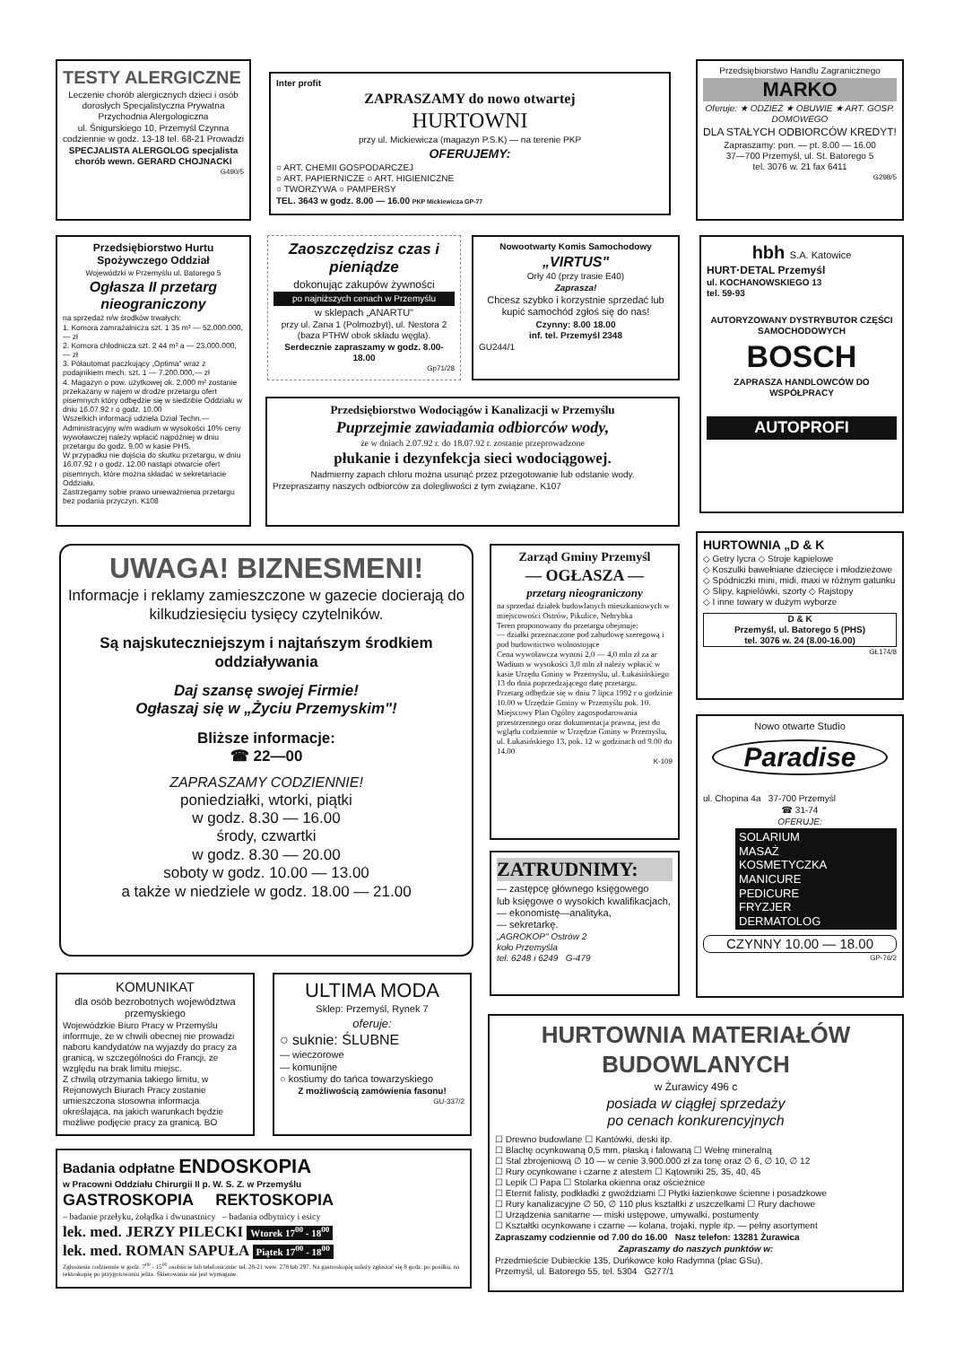TESTY ALERGICZNE
Leczenie chorób alergicznych dzieci i osób dorosłych Specjalistyczna Prywatna Przychodnia Alergologiczna
ul. Śnigurskiego 10, Przemyśl Czynna codziennie w godz. 13-18 tel. 68-21 Prowadzi
SPECJALISTA ALERGOLOG specjalista chorób wewn. GERARD CHOJNACKI
G490/5
Inter profit
ZAPRASZAMY do nowo otwartej
HURTOWNI
przy ul. Mickiewicza (magazyn P.S.K) — na terenie PKP
OFERUJEMY:
○ ART. CHEMII GOSPODARCZEJ
○ ART. PAPIERNICZE ○ ART. HIGIENICZNE
○ TWORZYWA ○ PAMPERSY
TEL. 3643 w godz. 8.00 — 16.00 PKP Mickiewicza GP-77
Przedsiębiorstwo Handlu Zagranicznego
MARKO
Oferuje: ★ ODZIEŻ ★ OBUWIE ★ ART. GOSP. DOMOWEGO
DLA STAŁYCH ODBIORCÓW KREDYT!
Zapraszamy: pon. — pt. 8.00 — 16.00
37—700 Przemyśl, ul. St. Batorego 5
tel. 3076 w. 21 fax 6411
G298/5
Przedsiębiorstwo Hurtu Spożywczego Oddział
Wojewódzki w Przemyślu ul. Batorego 5
Ogłasza II przetarg nieograniczony
na sprzedaż n/w środków trwałych:
1. Komora zamrażalnicza szt. 1 35 m³ — 52.000.000,— zł
2. Komora chłodnicza szt. 2 44 m³ a — 23.000.000,— zł
3. Półautomat paczkujący „Optima" wraz z podajnikiem mech. szt. 1 — 7.200.000,— zł
4. Magazyn o pow. użytkowej ok. 2.000 m² zostanie przekazany w najem w drodze przetargu ofert pisemnych który odbędzie się w siedzibie Oddziału w dniu 16.07.92 r o godz. 10.00
Wszelkich informacji udziela Dział Techn.—Administracyjny w/m wadium w wysokości 10% ceny wywoławczej należy wpłacić najpóźniej w dniu przetargu do godz. 9.00 w kasie PHS.
W przypadku nie dojścia do skutku przetargu, w dniu 16.07.92 r o godz. 12.00 nastąpi otwarcie ofert pisemnych, które można składać w sekretariacie Oddziału.
Zastrzegamy sobie prawo unieważnienia przetargu bez podania przyczyn. K108
Zaoszczędzisz czas i pieniądze
dokonując zakupów żywności
po najniższych cenach w Przemyślu
w sklepach „ANARTU"
przy ul. Zana 1 (Polmozbyt), ul. Nestora 2 (baza PTHW obok składu węgla).
Serdecznie zapraszamy w godz. 8.00-18.00
Gp71/28
Nowootwarty Komis Samochodowy
„VIRTUS"
Orły 40 (przy trasie E40)
Zaprasza!
Chcesz szybko i korzystnie sprzedać lub kupić samochód zgłoś się do nas!
Czynny: 8.00 18.00
inf. tel. Przemyśl 2348
GU244/1
hbh S.A. Katowice
HURT·DETAL Przemyśl
ul. KOCHANOWSKIEGO 13
tel. 59-93
AUTORYZOWANY DYSTRYBUTOR CZĘŚCI SAMOCHODOWYCH
BOSCH
ZAPRASZA HANDLOWCÓW DO WSPÓŁPRACY
AUTOPROFI
Przedsiębiorstwo Wodociągów i Kanalizacji w Przemyślu
Puprzejmie zawiadamia odbiorców wody,
że w dniach 2.07.92 r. do 18.07.92 r. zostanie przeprowadzone
płukanie i dezynfekcja sieci wodociągowej.
Nadmierny zapach chloru można usunąć przez przegotowanie lub odstanie wody.
Przepraszamy naszych odbiorców za dolegliwości z tym związane. K107
UWAGA! BIZNESMENI!
Informacje i reklamy zamieszczone w gazecie docierają do kilkudziesięciu tysięcy czytelników.
Są najskuteczniejszym i najtańszym środkiem oddziaływania
Daj szansę swojej Firmie!
Ogłaszaj się w „Życiu Przemyskim"!
Bliższe informacje:
☎ 22—00
ZAPRASZAMY CODZIENNIE!
poniedziałki, wtorki, piątki
w godz. 8.30 — 16.00
środy, czwartki
w godz. 8.30 — 20.00
soboty w godz. 10.00 — 13.00
a także w niedziele w godz. 18.00 — 21.00
Zarząd Gminy Przemyśl
— OGŁASZA —
przetarg nieograniczony
na sprzedaż działek budowlanych mieszkaniowych w miejscowości Ostrów, Pikulice, Nehrybka
Teren proponowany do przetargu obejmuje:
— działki przeznaczone pod zabudowę szeregową i pod budownictwo wolnostojące
Cena wywoławcza wynosi 2,0 — 4,0 mln zł za ar
Wadium w wysokości 3,0 mln zł należy wpłacić w kasie Urzędu Gminy w Przemyślu, ul. Łukasińskiego 13 do dnia poprzedzającego datę przetargu.
Przetarg odbędzie się w dniu 7 lipca 1992 r o godzinie 10.00 w Urzędzie Gminy w Przemyślu pok. 10.
Miejscowy Plan Ogólny zagospodarowania przestrzennego oraz dokumentacja prawna, jest do wglądu codziennie w Urzędzie Gminy w Przemyślu, ul. Łukasińskiego 13, pok. 12 w godzinach od 9.00 do 14.00
K-109
HURTOWNIA „D & K
◇ Getry lycra ◇ Stroje kąpielowe
◇ Koszulki bawełniane dziecięce i młodzieżowe
◇ Spódniczki mini, midi, maxi w różnym gatunku
◇ Slipy, kąpielówki, szorty ◇ Rajstopy
◇ I inne towary w dużym wyborze
D & K
Przemyśl, ul. Batorego 5 (PHS)
tel. 3076 w. 24 (8.00-16.00)
GŁ174/8
Nowo otwarte Studio
Paradise
ul. Chopina 4a 37-700 Przemyśl
☎ 31-74
OFERUJE:
SOLARIUM
MASAŻ
KOSMETYCZKA
MANICURE
PEDICURE
FRYZJER
DERMATOLOG
CZYNNY 10.00 — 18.00
GP-76/2
ZATRUDNIMY:
— zastępcę głównego księgowego
lub księgowe o wysokich kwalifikacjach,
— ekonomistę—analityka,
— sekretarkę.
„AGROKOP" Ostrów 2
koło Przemyśla
tel. 6248 i 6249 G-479
KOMUNIKAT
dla osób bezrobotnych województwa przemyskiego
Wojewódzkie Biuro Pracy w Przemyślu informuje, że w chwili obecnej nie prowadzi naboru kandydatów na wyjazdy do pracy za granicą, w szczególności do Francji, ze względu na brak limitu miejsc.
Z chwilą otrzymania takiego limitu, w Rejonowych Biurach Pracy zostanie umieszczona stosowna informacja określająca, na jakich warunkach będzie możliwe podjęcie pracy za granicą. BO
ULTIMA MODA
Sklep: Przemyśl, Rynek 7
oferuje:
○ suknie: ŚLUBNE
— wieczorowe
— komunijne
○ kostiumy do tańca towarzyskiego
Z możliwością zamówienia fasonu!
GU-337/2
Badania odpłatne ENDOSKOPIA
w Pracowni Oddziału Chirurgii II p. W. S. Z. w Przemyślu
GASTROSKOPIA REKTOSKOPIA
– badanie przełyku, żołądka i dwunastnicy – badania odbytnicy i esicy
lek. med. JERZY PILECKI Wtorek 17<sup>00</sup> - 18<sup>00</sup>
lek. med. ROMAN SAPUŁA Piątek 17<sup>00</sup> - 18<sup>00</sup>
Zgłoszenia codziennie w godz. 7<sup>00</sup> - 15<sup>00</sup> osobiście lub telefonicznie: tel. 28-21 wew. 278 lub 297. Na gastroskopię należy zgłaszać się 8 godz. po posiłku, na rektoskopię po przygotowaniu jelita. Skierowanie nie jest wymagane.
HURTOWNIA MATERIAŁÓW
BUDOWLANYCH
w Żurawicy 496 c
posiada w ciągłej sprzedaży
po cenach konkurencyjnych
☐ Drewno budowlane ☐ Kantówki, deski itp.
☐ Blachę ocynkowaną 0,5 mm, płaską i falowaną ☐ Wełnę mineralną
☐ Stal zbrojeniową ∅ 10 — w cenie 3.900.000 zł za tonę oraz ∅ 6, ∅ 10, ∅ 12
☐ Rury ocynkowane i czarne z atestem ☐ Kątowniki 25, 35, 40, 45
☐ Lepik ☐ Papa ☐ Stolarka okienna oraz ościeżnice
☐ Eternit falisty, podkładki z gwoździami ☐ Płytki łazienkowe ścienne i posadzkowe
☐ Rury kanalizacyjne ∅ 50, ∅ 110 plus kształtki z uszczelkami ☐ Rury dachowe
☐ Urządzenia sanitarne — miski ustępowe, umywalki, postumenty
☐ Kształtki ocynkowane i czarne — kolana, trojaki, nyple itp. — pełny asortyment
Zapraszamy codziennie od 7.00 do 16.00 Nasz telefon: 13281 Żurawica
Zapraszamy do naszych punktów w:
Przedmieście Dubieckie 135, Duńkowce koło Radymna (plac GSu),
Przemyśl, ul. Batorego 55, tel. 5304 G277/1